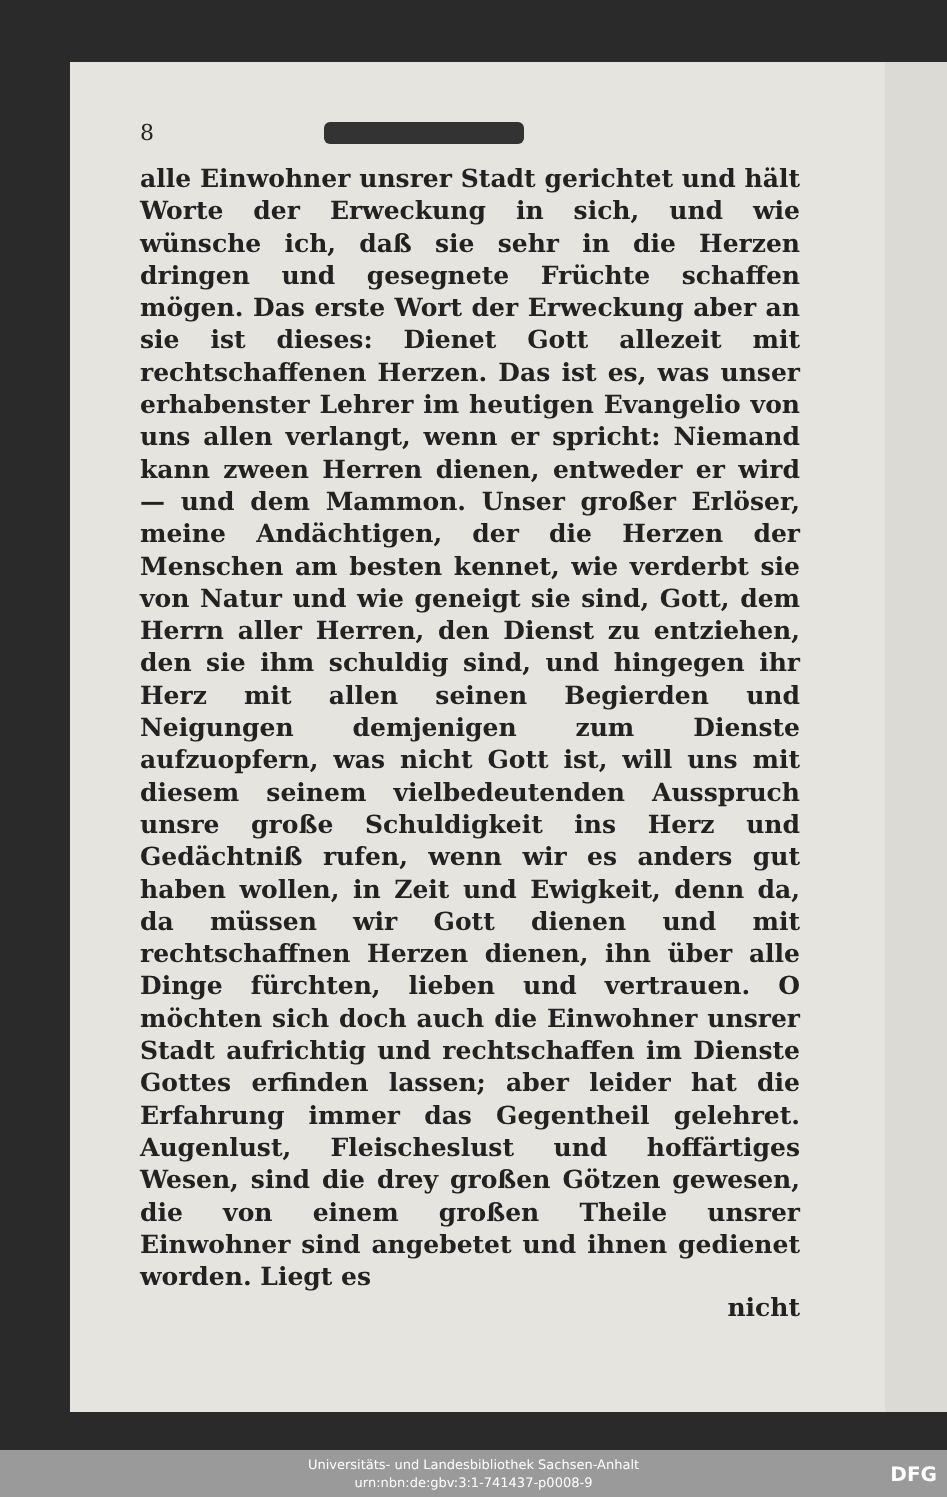8
alle Einwohner unsrer Stadt gerichtet und hält Worte der Erweckung in sich, und wie wünsche ich, daß sie sehr in die Herzen dringen und gesegnete Früchte schaffen mögen. Das erste Wort der Erweckung aber an sie ist dieses: Dienet Gott allezeit mit rechtschaffenen Herzen. Das ist es, was unser erhabenster Lehrer im heutigen Evangelio von uns allen verlangt, wenn er spricht: Niemand kann zween Herren dienen, entweder er wird — und dem Mammon. Unser großer Erlöser, meine Andächtigen, der die Herzen der Menschen am besten kennet, wie verderbt sie von Natur und wie geneigt sie sind, Gott, dem Herrn aller Herren, den Dienst zu entziehen, den sie ihm schuldig sind, und hingegen ihr Herz mit allen seinen Begierden und Neigungen demjenigen zum Dienste aufzuopfern, was nicht Gott ist, will uns mit diesem seinem vielbedeutenden Ausspruch unsre große Schuldigkeit ins Herz und Gedächtniß rufen, wenn wir es anders gut haben wollen, in Zeit und Ewigkeit, denn da, da müssen wir Gott dienen und mit rechtschaffnen Herzen dienen, ihn über alle Dinge fürchten, lieben und vertrauen. O möchten sich doch auch die Einwohner unsrer Stadt aufrichtig und rechtschaffen im Dienste Gottes erfinden lassen; aber leider hat die Erfahrung immer das Gegentheil gelehret. Augenlust, Fleischeslust und hoffärtiges Wesen, sind die drey großen Götzen gewesen, die von einem großen Theile unsrer Einwohner sind angebetet und ihnen gedienet worden. Liegt es
nicht
Universitäts- und Landesbibliothek Sachsen-Anhalt
urn:nbn:de:gbv:3:1-741437-p0008-9
DFG